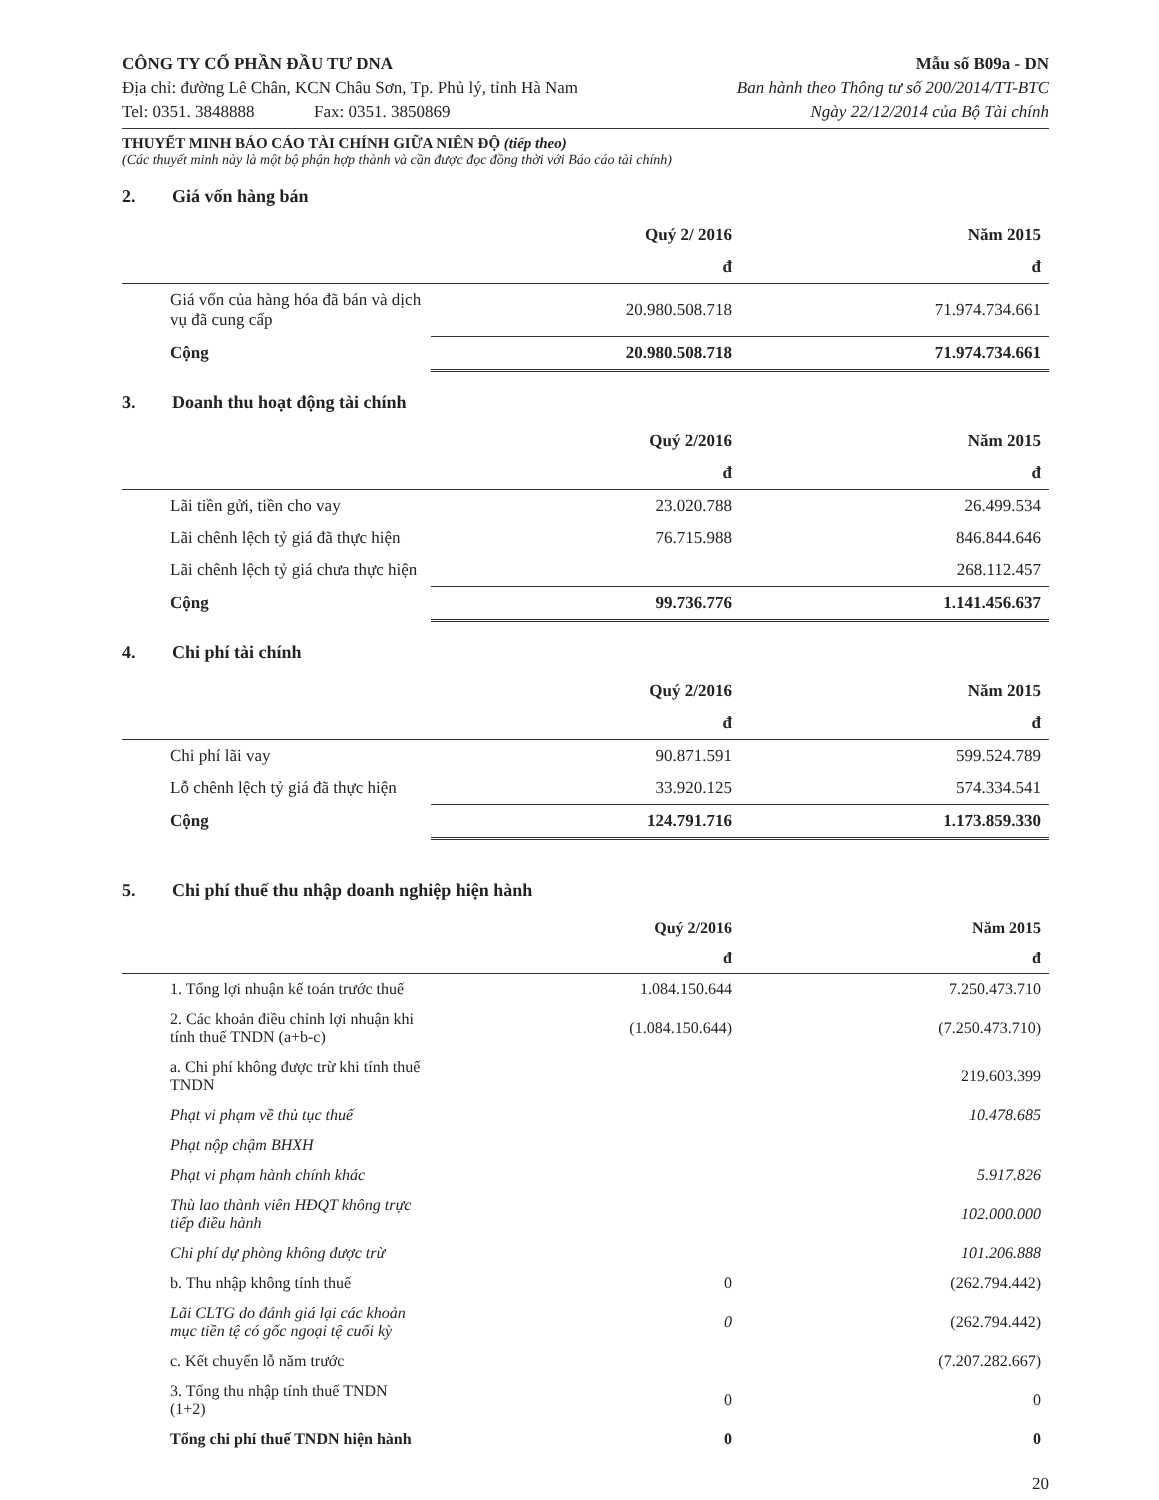CÔNG TY CỔ PHẦN ĐẦU TƯ DNA
Địa chỉ: đường Lê Chân, KCN Châu Sơn, Tp. Phủ lý, tỉnh Hà Nam
Tel: 0351. 3848888 Fax: 0351. 3850869
Mẫu số B09a - DN
Ban hành theo Thông tư số 200/2014/TT-BTC
Ngày 22/12/2014 của Bộ Tài chính
THUYẾT MINH BÁO CÁO TÀI CHÍNH GIỮA NIÊN ĐỘ (tiếp theo)
(Các thuyết minh này là một bộ phận hợp thành và cần được đọc đồng thời với Báo cáo tài chính)
2. Giá vốn hàng bán
| | Quý 2/ 2016 | Năm 2015 |
| --- | --- | --- |
| | đ | đ |
| Giá vốn của hàng hóa đã bán và dịch vụ đã cung cấp | 20.980.508.718 | 71.974.734.661 |
| Cộng | 20.980.508.718 | 71.974.734.661 |
3. Doanh thu hoạt động tài chính
| | Quý 2/2016 | Năm 2015 |
| --- | --- | --- |
| | đ | đ |
| Lãi tiền gửi, tiền cho vay | 23.020.788 | 26.499.534 |
| Lãi chênh lệch tỷ giá đã thực hiện | 76.715.988 | 846.844.646 |
| Lãi chênh lệch tỷ giá chưa thực hiện | | 268.112.457 |
| Cộng | 99.736.776 | 1.141.456.637 |
4. Chi phí tài chính
| | Quý 2/2016 | Năm 2015 |
| --- | --- | --- |
| | đ | đ |
| Chi phí lãi vay | 90.871.591 | 599.524.789 |
| Lỗ chênh lệch tỷ giá đã thực hiện | 33.920.125 | 574.334.541 |
| Cộng | 124.791.716 | 1.173.859.330 |
5. Chi phí thuế thu nhập doanh nghiệp hiện hành
| | Quý 2/2016 | Năm 2015 |
| --- | --- | --- |
| | đ | đ |
| 1. Tổng lợi nhuận kế toán trước thuế | 1.084.150.644 | 7.250.473.710 |
| 2. Các khoản điều chỉnh lợi nhuận khi tính thuế TNDN (a+b-c) | (1.084.150.644) | (7.250.473.710) |
| a. Chi phí không được trừ khi tính thuế TNDN | | 219.603.399 |
| Phạt vi phạm về thủ tục thuế | | 10.478.685 |
| Phạt nộp chậm BHXH | | |
| Phạt vi phạm hành chính khác | | 5.917.826 |
| Thù lao thành viên HĐQT không trực tiếp điều hành | | 102.000.000 |
| Chi phí dự phòng không được trừ | | 101.206.888 |
| b. Thu nhập không tính thuế | 0 | (262.794.442) |
| Lãi CLTG do đánh giá lại các khoản mục tiền tệ có gốc ngoại tệ cuối kỳ | 0 | (262.794.442) |
| c. Kết chuyển lỗ năm trước | | (7.207.282.667) |
| 3. Tổng thu nhập tính thuế TNDN (1+2) | 0 | 0 |
| Tổng chi phí thuế TNDN hiện hành | 0 | 0 |
20